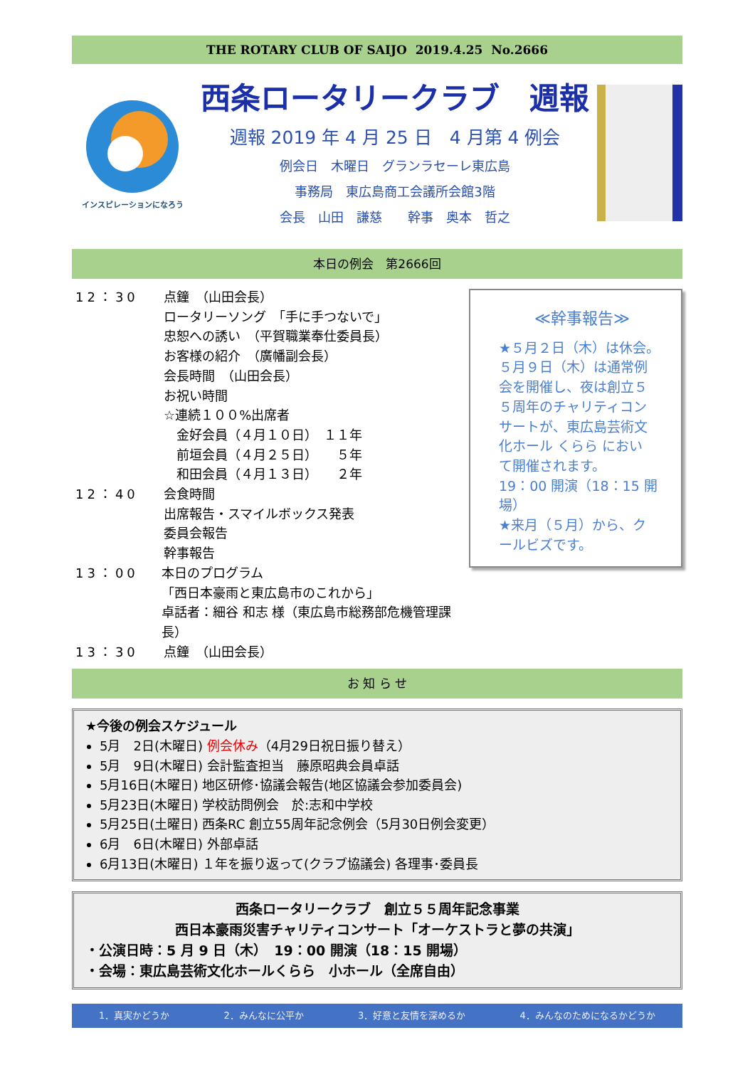THE ROTARY CLUB OF SAIJO 2019.4.25 No.2666
インスピレーションになろう
西条ロータリークラブ　週報
週報 2019 年 4 月 25 日　4 月第 4 例会
例会日　木曜日　グランラセーレ東広島
事務局　東広島商工会議所会館3階
会長　山田　謙慈　　幹事　奥本　哲之
本日の例会　第2666回
12：30 点鐘　（山田会長）
ロータリーソング　「手に手つないで」
忠恕への誘い　（平賀職業奉仕委員長）
お客様の紹介　（廣幡副会長）
会長時間　（山田会長）
お祝い時間
☆連続１００%出席者
　金好会員（４月１０日）　１１年
　前垣会員（４月２５日）　　５年
　和田会員（４月１３日）　　２年
12：40 会食時間
出席報告・スマイルボックス発表
委員会報告
幹事報告
13：00 本日のプログラム
「西日本豪雨と東広島市のこれから」
卓話者：細谷 和志 様（東広島市総務部危機管理課長）
13：30 点鐘　（山田会長）
≪幹事報告≫
★５月２日（木）は休会。
５月９日（木）は通常例
会を開催し、夜は創立５
５周年のチャリティコン
サートが、東広島芸術文
化ホール くらら におい
て開催されます。
19：00 開演（18：15 開場）
★来月（５月）から、ク
ールビズです。
お 知 ら せ
★今後の例会スケジュール
5月　2日(木曜日) 例会休み（4月29日祝日振り替え）
5月　9日(木曜日) 会計監査担当　藤原昭典会員卓話
5月16日(木曜日) 地区研修･協議会報告(地区協議会参加委員会)
5月23日(木曜日) 学校訪問例会　於:志和中学校
5月25日(土曜日) 西条RC 創立55周年記念例会（5月30日例会変更）
6月　6日(木曜日) 外部卓話
6月13日(木曜日) １年を振り返って(クラブ協議会) 各理事･委員長
西条ロータリークラブ　創立５５周年記念事業
西日本豪雨災害チャリティコンサート「オーケストラと夢の共演」
・公演日時：5 月 9 日（木）　19：00 開演（18：15 開場）
・会場：東広島芸術文化ホールくらら　小ホール（全席自由）
1．真実かどうか 2．みんなに公平か 3．好意と友情を深めるか 4．みんなのためになるかどうか